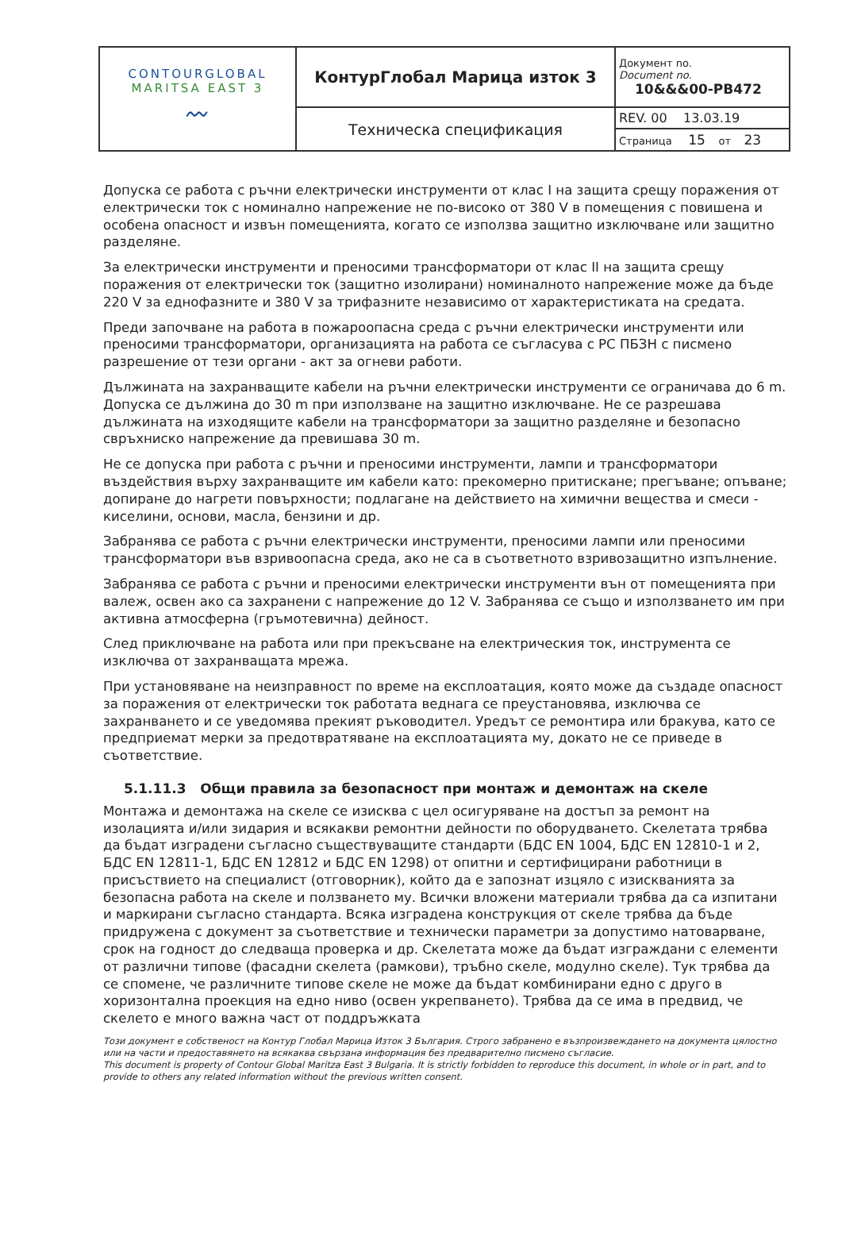| CONTOURGLOBAL MARITSA EAST 3 〰 | КонтурГлобал Марица изток 3 | Документ no. Document no. 10&&&00-PB472 |
| | Техническа спецификация | REV. 00 13.03.19 |
| | | Страница 15 от 23 |
Допуска се работа с ръчни електрически инструменти от клас I на защита срещу поражения от електрически ток с номинално напрежение не по-високо от 380 V в помещения с повишена и особена опасност и извън помещенията, когато се използва защитно изключване или защитно разделяне.
За електрически инструменти и преносими трансформатори от клас II на защита срещу поражения от електрически ток (защитно изолирани) номиналното напрежение може да бъде 220 V за еднофазните и 380 V за трифазните независимо от характеристиката на средата.
Преди започване на работа в пожароопасна среда с ръчни електрически инструменти или преносими трансформатори, организацията на работа се съгласува с РС ПБЗН с писмено разрешение от тези органи - акт за огневи работи.
Дължината на захранващите кабели на ръчни електрически инструменти се ограничава до 6 m. Допуска се дължина до 30 m при използване на защитно изключване. Не се разрешава дължината на изходящите кабели на трансформатори за защитно разделяне и безопасно свръхниско напрежение да превишава 30 m.
Не се допуска при работа с ръчни и преносими инструменти, лампи и трансформатори въздействия върху захранващите им кабели като: прекомерно притискане; прегъване; опъване; допиране до нагрети повърхности; подлагане на действието на химични вещества и смеси - киселини, основи, масла, бензини и др.
Забранява се работа с ръчни електрически инструменти, преносими лампи или преносими трансформатори във взривоопасна среда, ако не са в съответното взривозащитно изпълнение.
Забранява се работа с ръчни и преносими електрически инструменти вън от помещенията при валеж, освен ако са захранени с напрежение до 12 V. Забранява се също и използването им при активна атмосферна (гръмотевична) дейност.
След приключване на работа или при прекъсване на електрическия ток, инструмента се изключва от захранващата мрежа.
При установяване на неизправност по време на експлоатация, която може да създаде опасност за поражения от електрически ток работата веднага се преустановява, изключва се захранването и се уведомява прекият ръководител. Уредът се ремонтира или бракува, като се предприемат мерки за предотвратяване на експлоатацията му, докато не се приведе в съответствие.
5.1.11.3 Общи правила за безопасност при монтаж и демонтаж на скеле
Монтажа и демонтажа на скеле се изисква с цел осигуряване на достъп за ремонт на изолацията и/или зидария и всякакви ремонтни дейности по оборудването. Скелетата трябва да бъдат изградени съгласно съществуващите стандарти (БДС EN 1004, БДС EN 12810-1 и 2, БДС EN 12811-1, БДС EN 12812 и БДС EN 1298) от опитни и сертифицирани работници в присъствието на специалист (отговорник), който да е запознат изцяло с изискванията за безопасна работа на скеле и ползването му. Всички вложени материали трябва да са изпитани и маркирани съгласно стандарта. Всяка изградена конструкция от скеле трябва да бъде придружена с документ за съответствие и технически параметри за допустимо натоварване, срок на годност до следваща проверка и др. Скелетата може да бъдат изграждани с елементи от различни типове (фасадни скелета (рамкови), тръбно скеле, модулно скеле). Тук трябва да се спомене, че различните типове скеле не може да бъдат комбинирани едно с друго в хоризонтална проекция на едно ниво (освен укрепването). Трябва да се има в предвид, че скелето е много важна част от поддръжката
Този документ е собственост на Контур Глобал Марица Изток 3 България. Строго забранено е възпроизвеждането на документа цялостно или на части и предоставянето на всякаква свързана информация без предварително писмено съгласие.
This document is property of Contour Global Maritza East 3 Bulgaria. It is strictly forbidden to reproduce this document, in whole or in part, and to provide to others any related information without the previous written consent.